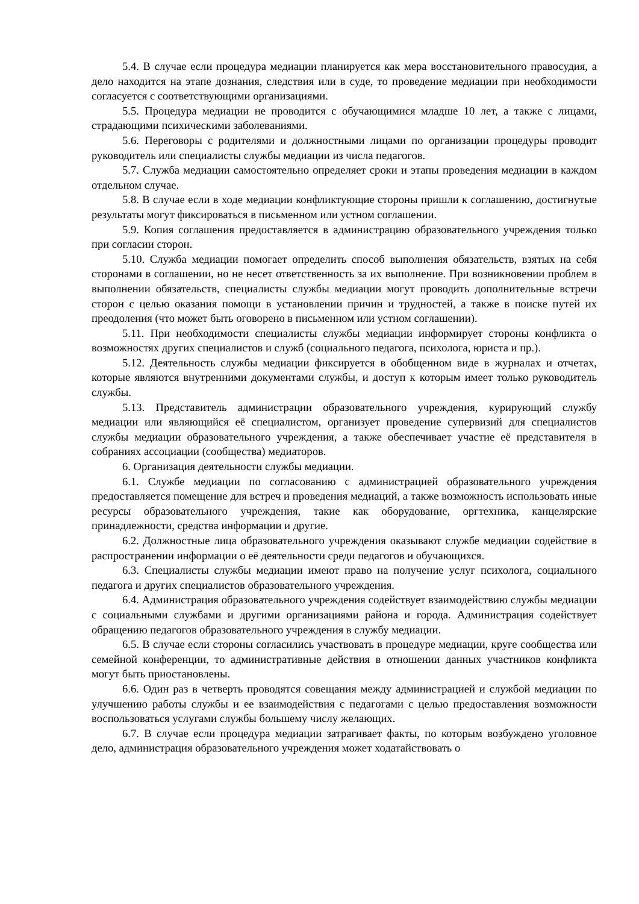5.4. В случае если процедура медиации планируется как мера восстановительного правосудия, а дело находится на этапе дознания, следствия или в суде, то проведение медиации при необходимости согласуется с соответствующими организациями.
5.5. Процедура медиации не проводится с обучающимися младше 10 лет, а также с лицами, страдающими психическими заболеваниями.
5.6. Переговоры с родителями и должностными лицами по организации процедуры проводит руководитель или специалисты службы медиации из числа педагогов.
5.7. Служба медиации самостоятельно определяет сроки и этапы проведения медиации в каждом отдельном случае.
5.8. В случае если в ходе медиации конфликтующие стороны пришли к соглашению, достигнутые результаты могут фиксироваться в письменном или устном соглашении.
5.9. Копия соглашения предоставляется в администрацию образовательного учреждения только при согласии сторон.
5.10. Служба медиации помогает определить способ выполнения обязательств, взятых на себя сторонами в соглашении, но не несет ответственность за их выполнение. При возникновении проблем в выполнении обязательств, специалисты службы медиации могут проводить дополнительные встречи сторон с целью оказания помощи в установлении причин и трудностей, а также в поиске путей их преодоления (что может быть оговорено в письменном или устном соглашении).
5.11. При необходимости специалисты службы медиации информирует стороны конфликта о возможностях других специалистов и служб (социального педагога, психолога, юриста и пр.).
5.12. Деятельность службы медиации фиксируется в обобщенном виде в журналах и отчетах, которые являются внутренними документами службы, и доступ к которым имеет только руководитель службы.
5.13. Представитель администрации образовательного учреждения, курирующий службу медиации или являющийся её специалистом, организует проведение супервизий для специалистов службы медиации образовательного учреждения, а также обеспечивает участие её представителя в собраниях ассоциации (сообщества) медиаторов.
6. Организация деятельности службы медиации.
6.1. Службе медиации по согласованию с администрацией образовательного учреждения предоставляется помещение для встреч и проведения медиаций, а также возможность использовать иные ресурсы образовательного учреждения, такие как оборудование, оргтехника, канцелярские принадлежности, средства информации и другие.
6.2. Должностные лица образовательного учреждения оказывают службе медиации содействие в распространении информации о её деятельности среди педагогов и обучающихся.
6.3. Специалисты службы медиации имеют право на получение услуг психолога, социального педагога и других специалистов образовательного учреждения.
6.4. Администрация образовательного учреждения содействует взаимодействию службы медиации с социальными службами и другими организациями района и города. Администрация содействует обращению педагогов образовательного учреждения в службу медиации.
6.5. В случае если стороны согласились участвовать в процедуре медиации, круге сообщества или семейной конференции, то административные действия в отношении данных участников конфликта могут быть приостановлены.
6.6. Один раз в четверть проводятся совещания между администрацией и службой медиации по улучшению работы службы и ее взаимодействия с педагогами с целью предоставления возможности воспользоваться услугами службы большему числу желающих.
6.7. В случае если процедура медиации затрагивает факты, по которым возбуждено уголовное дело, администрация образовательного учреждения может ходатайствовать о